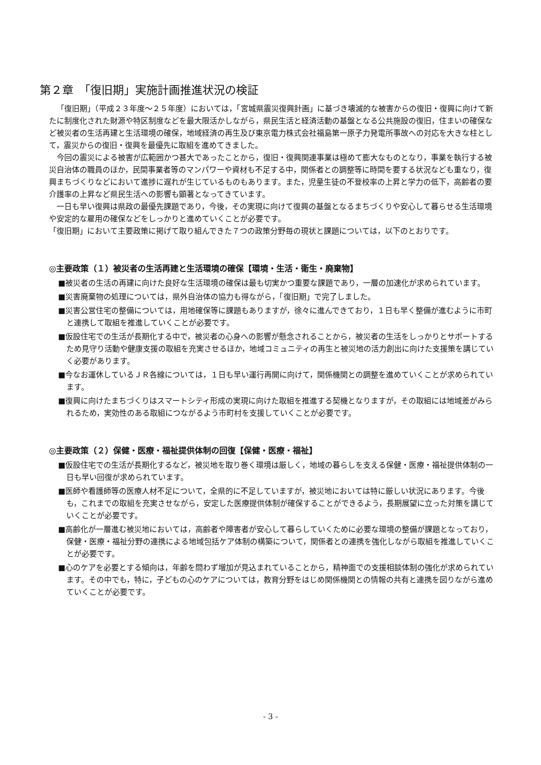第２章　「復旧期」実施計画推進状況の検証
「復旧期」（平成２３年度～２５年度）においては，「宮城県震災復興計画」に基づき壊滅的な被害からの復旧・復興に向けて新たに制度化された財源や特区制度などを最大限活かしながら，県民生活と経済活動の基盤となる公共施設の復旧，住まいの確保など被災者の生活再建と生活環境の確保，地域経済の再生及び東京電力株式会社福島第一原子力発電所事故への対応を大きな柱として，震災からの復旧・復興を最優先に取組を進めてきました。
今回の震災による被害が広範囲かつ甚大であったことから，復旧・復興関連事業は極めて膨大なものとなり，事業を執行する被災自治体の職員のほか，民間事業者等のマンパワーや資材も不足する中，関係者との調整等に時間を要する状況なども重なり，復興まちづくりなどにおいて進捗に遅れが生じているものもあります。また，児童生徒の不登校率の上昇と学力の低下，高齢者の要介護率の上昇など県民生活への影響も顕著となってきています。
一日も早い復興は県政の最優先課題であり，今後，その実現に向けて復興の基盤となるまちづくりや安心して暮らせる生活環境や安定的な雇用の確保などをしっかりと進めていくことが必要です。
「復旧期」において主要政策に掲げて取り組んできた７つの政策分野毎の現状と課題については，以下のとおりです。
◎主要政策（１）被災者の生活再建と生活環境の確保【環境・生活・衛生・廃棄物】
■被災者の生活の再建に向けた良好な生活環境の確保は最も切実かつ重要な課題であり，一層の加速化が求められています。
■災害廃棄物の処理については，県外自治体の協力も得ながら，「復旧期」で完了しました。
■災害公営住宅の整備については，用地確保等に課題もありますが，徐々に進んできており，１日も早く整備が進むように市町と連携して取組を推進していくことが必要です。
■仮設住宅での生活が長期化する中で，被災者の心身への影響が懸念されることから，被災者の生活をしっかりとサポートするため見守り活動や健康支援の取組を充実させるほか，地域コミュニティの再生と被災地の活力創出に向けた支援策を講じていく必要があります。
■今なお運休しているＪＲ各線については，１日も早い運行再開に向けて，関係機関との調整を進めていくことが求められています。
■復興に向けたまちづくりはスマートシティ形成の実現に向けた取組を推進する契機となりますが，その取組には地域差がみられるため，実効性のある取組につながるよう市町村を支援していくことが必要です。
◎主要政策（２）保健・医療・福祉提供体制の回復【保健・医療・福祉】
■仮設住宅での生活が長期化するなど，被災地を取り巻く環境は厳しく，地域の暮らしを支える保健・医療・福祉提供体制の一日も早い回復が求められています。
■医師や看護師等の医療人材不足について，全県的に不足していますが，被災地においては特に厳しい状況にあります。今後も，これまでの取組を充実させながら，安定した医療提供体制が確保することができるよう，長期展望に立った対策を講じていくことが必要です。
■高齢化が一層進む被災地においては，高齢者や障害者が安心して暮らしていくために必要な環境の整備が課題となっており，保健・医療・福祉分野の連携による地域包括ケア体制の構築について，関係者との連携を強化しながら取組を推進していくことが必要です。
■心のケアを必要とする傾向は，年齢を問わず増加が見込まれていることから，精神面での支援相談体制の強化が求められています。その中でも，特に，子どもの心のケアについては，教育分野をはじめ関係機関との情報の共有と連携を図りながら進めていくことが必要です。
- 3 -